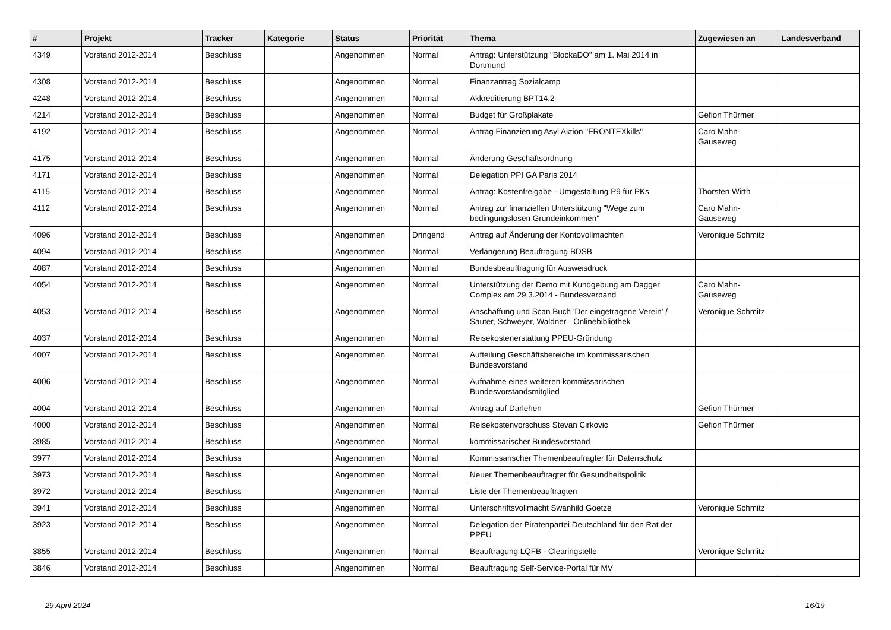| # | Projekt | Tracker | Kategorie | Status | Priorität | Thema | Zugewiesen an | Landesverband |
| --- | --- | --- | --- | --- | --- | --- | --- | --- |
| 4349 | Vorstand 2012-2014 | Beschluss | | Angenommen | Normal | Antrag: Unterstützung "BlockaDO" am 1. Mai 2014 in Dortmund | | |
| 4308 | Vorstand 2012-2014 | Beschluss | | Angenommen | Normal | Finanzantrag Sozialcamp | | |
| 4248 | Vorstand 2012-2014 | Beschluss | | Angenommen | Normal | Akkreditierung BPT14.2 | | |
| 4214 | Vorstand 2012-2014 | Beschluss | | Angenommen | Normal | Budget für Großplakate | Gefion Thürmer | |
| 4192 | Vorstand 2012-2014 | Beschluss | | Angenommen | Normal | Antrag Finanzierung Asyl Aktion "FRONTEXkills" | Caro Mahn-Gauseweg | |
| 4175 | Vorstand 2012-2014 | Beschluss | | Angenommen | Normal | Änderung Geschäftsordnung | | |
| 4171 | Vorstand 2012-2014 | Beschluss | | Angenommen | Normal | Delegation PPI GA Paris 2014 | | |
| 4115 | Vorstand 2012-2014 | Beschluss | | Angenommen | Normal | Antrag: Kostenfreigabe - Umgestaltung P9 für PKs | Thorsten Wirth | |
| 4112 | Vorstand 2012-2014 | Beschluss | | Angenommen | Normal | Antrag zur finanziellen Unterstützung "Wege zum bedingungslosen Grundeinkommen" | Caro Mahn-Gauseweg | |
| 4096 | Vorstand 2012-2014 | Beschluss | | Angenommen | Dringend | Antrag auf Änderung der Kontovollmachten | Veronique Schmitz | |
| 4094 | Vorstand 2012-2014 | Beschluss | | Angenommen | Normal | Verlängerung Beauftragung BDSB | | |
| 4087 | Vorstand 2012-2014 | Beschluss | | Angenommen | Normal | Bundesbeauftragung für Ausweisdruck | | |
| 4054 | Vorstand 2012-2014 | Beschluss | | Angenommen | Normal | Unterstützung der Demo mit Kundgebung am Dagger Complex am 29.3.2014 - Bundesverband | Caro Mahn-Gauseweg | |
| 4053 | Vorstand 2012-2014 | Beschluss | | Angenommen | Normal | Anschaffung und Scan Buch 'Der eingetragene Verein' / Sauter, Schweyer, Waldner - Onlinebibliothek | Veronique Schmitz | |
| 4037 | Vorstand 2012-2014 | Beschluss | | Angenommen | Normal | Reisekostenerstattung PPEU-Gründung | | |
| 4007 | Vorstand 2012-2014 | Beschluss | | Angenommen | Normal | Aufteilung Geschäftsbereiche im kommissarischen Bundesvorstand | | |
| 4006 | Vorstand 2012-2014 | Beschluss | | Angenommen | Normal | Aufnahme eines weiteren kommissarischen Bundesvorstandsmitglied | | |
| 4004 | Vorstand 2012-2014 | Beschluss | | Angenommen | Normal | Antrag auf Darlehen | Gefion Thürmer | |
| 4000 | Vorstand 2012-2014 | Beschluss | | Angenommen | Normal | Reisekostenvorschuss Stevan Cirkovic | Gefion Thürmer | |
| 3985 | Vorstand 2012-2014 | Beschluss | | Angenommen | Normal | kommissarischer Bundesvorstand | | |
| 3977 | Vorstand 2012-2014 | Beschluss | | Angenommen | Normal | Kommissarischer Themenbeaufragter für Datenschutz | | |
| 3973 | Vorstand 2012-2014 | Beschluss | | Angenommen | Normal | Neuer Themenbeauftragter für Gesundheitspolitik | | |
| 3972 | Vorstand 2012-2014 | Beschluss | | Angenommen | Normal | Liste der Themenbeauftragten | | |
| 3941 | Vorstand 2012-2014 | Beschluss | | Angenommen | Normal | Unterschriftsvollmacht Swanhild Goetze | Veronique Schmitz | |
| 3923 | Vorstand 2012-2014 | Beschluss | | Angenommen | Normal | Delegation der Piratenpartei Deutschland für den Rat der PPEU | | |
| 3855 | Vorstand 2012-2014 | Beschluss | | Angenommen | Normal | Beauftragung LQFB - Clearingstelle | Veronique Schmitz | |
| 3846 | Vorstand 2012-2014 | Beschluss | | Angenommen | Normal | Beauftragung Self-Service-Portal für MV | | |
29 April 2024 16/19